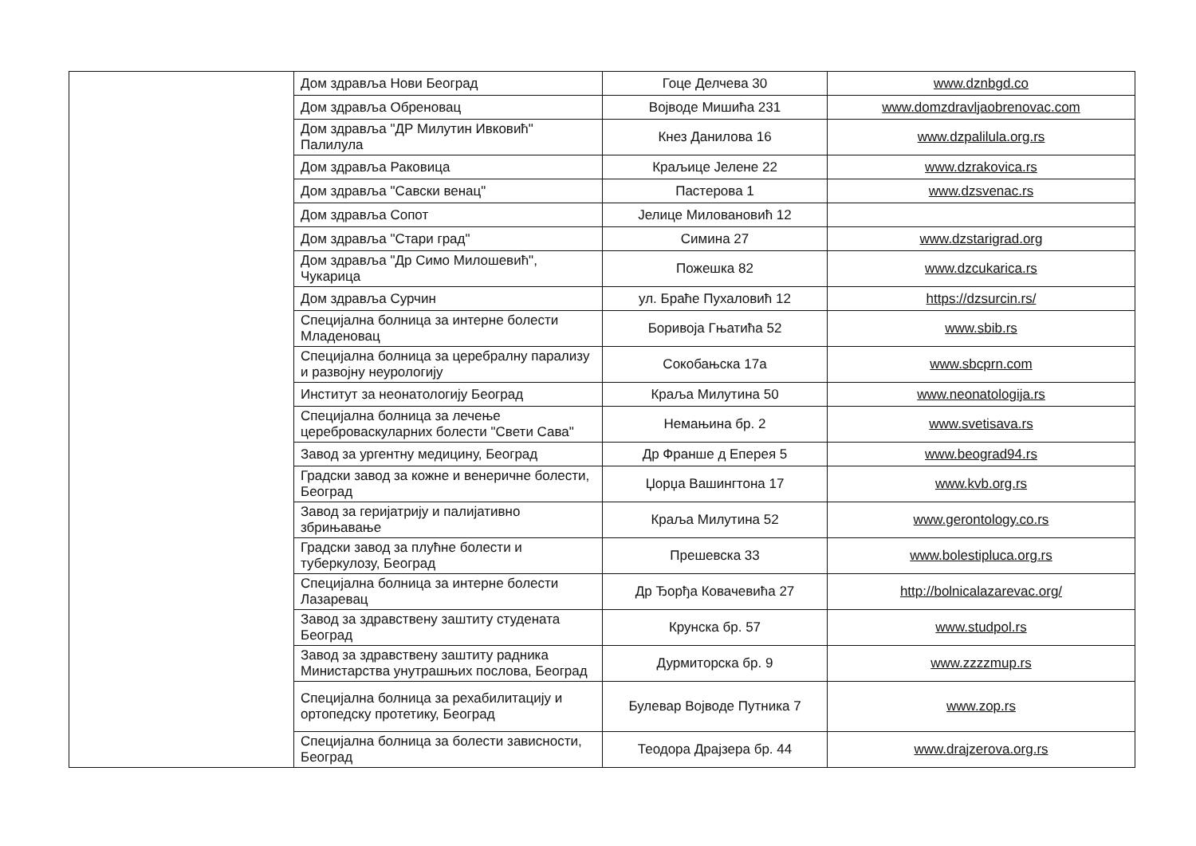| | Дом здравља Нови Београд | Гоце Делчева 30 | www.dznbgd.co |
| | Дом здравља Обреновац | Војводе Мишића 231 | www.domzdravljaobrenovac.com |
| | Дом здравља "ДР Милутин Ивковић" Палилула | Кнез Данилова 16 | www.dzpalilula.org.rs |
| | Дом здравља Раковица | Краљице Јелене 22 | www.dzrakovica.rs |
| | Дом здравља "Савски венац" | Пастерова 1 | www.dzsvenac.rs |
| | Дом здравља Сопот | Јелице Миловановић 12 | |
| | Дом здравља "Стари град" | Симина 27 | www.dzstarigrad.org |
| | Дом здравља "Др Симо Милошевић", Чукарица | Пожешка 82 | www.dzcukarica.rs |
| | Дом здравља Сурчин | ул. Браће Пухаловић 12 | https://dzsurcin.rs/ |
| | Специјална болница за интерне болести Младеновац | Боривоја Гњатића 52 | www.sbib.rs |
| | Специјална болница за церебралну парализу и развојну неурологију | Сокобањска 17а | www.sbcprn.com |
| | Институт за неонатологију Београд | Краља Милутина 50 | www.neonatologija.rs |
| | Специјална болница за лечење цереброваскуларних болести "Свети Сава" | Немањина бр. 2 | www.svetisava.rs |
| | Завод за ургентну медицину, Београд | Др Франше д Еперея 5 | www.beograd94.rs |
| | Градски завод за кожне и венеричне болести, Београд | Џорџа Вашингтона 17 | www.kvb.org.rs |
| | Завод за геријатрију и палијативно збрињавање | Краља Милутина 52 | www.gerontology.co.rs |
| | Градски завод за плућне болести и туберкулозу, Београд | Прешевска 33 | www.bolestipluca.org.rs |
| | Специјална болница за интерне болести Лазаревац | Др Ђорђа Ковачевића 27 | http://bolnicalazarevac.org/ |
| | Завод за здравствену заштиту студената Београд | Крунска бр. 57 | www.studpol.rs |
| | Завод за здравствену заштиту радника Министарства унутрашњих послова, Београд | Дурмиторска бр. 9 | www.zzzzmup.rs |
| | Специјална болница за рехабилитацију и ортопедску протетику, Београд | Булевар Војводе Путника 7 | www.zop.rs |
| | Специјална болница за болести зависности, Београд | Теодора Драјзера бр. 44 | www.drajzerova.org.rs |